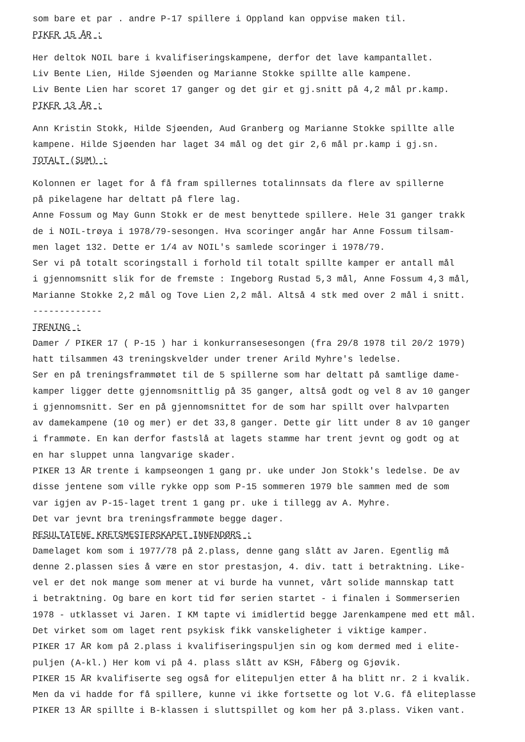som bare et par . andre P-17 spillere i Oppland kan oppvise maken til.
PIKER 15 ÅR :
Her deltok NOIL bare i kvalifiseringskampene, derfor det lave kampantallet.
Liv Bente Lien, Hilde Sjøenden og Marianne Stokke spillte alle kampene.
Liv Bente Lien har scoret 17 ganger og det gir et gj.snitt på 4,2 mål pr.kamp.
PIKER 13 ÅR :
Ann Kristin Stokk, Hilde Sjøenden, Aud Granberg og Marianne Stokke spillte alle
kampene. Hilde Sjøenden har laget 34 mål og det gir 2,6 mål pr.kamp i gj.sn.
TOTALT (SUM) :
Kolonnen er laget for å få fram spillernes totalinnsats da flere av spillerne
på pikelagene har deltatt på flere lag.
Anne Fossum og May Gunn Stokk er de mest benyttede spillere. Hele 31 ganger trakk
de i NOIL-trøya i 1978/79-sesongen. Hva scoringer angår har Anne Fossum tilsam-
men laget 132. Dette er 1/4 av NOIL's samlede scoringer i 1978/79.
Ser vi på totalt scoringstall i forhold til totalt spillte kamper er antall mål
i gjennomsnitt slik for de fremste : Ingeborg Rustad 5,3 mål, Anne Fossum 4,3 mål,
Marianne Stokke 2,2 mål og Tove Lien 2,2 mål. Altså 4 stk med over 2 mål i snitt.
-------------
TRENING :
Damer / PIKER 17 ( P-15 ) har i konkurransesesongen (fra 29/8 1978 til 20/2 1979)
hatt tilsammen 43 treningskvelder under trener Arild Myhre's ledelse.
Ser en på treningsframmøtet til de 5 spillerne som har deltatt på samtlige dame-
kamper ligger dette gjennomsnittlig på 35 ganger, altså godt og vel 8 av 10 ganger
i gjennomsnitt. Ser en på gjennomsnittet for de som har spillt over halvparten
av damekampene (10 og mer) er det 33,8 ganger. Dette gir litt under 8 av 10 ganger
i frammøte. En kan derfor fastslå at lagets stamme har trent jevnt og godt og at
en har sluppet unna langvarige skader.
PIKER 13 ÅR trente i kampseongen 1 gang pr. uke under Jon Stokk's ledelse. De av
disse jentene som ville rykke opp som P-15 sommeren 1979 ble sammen med de som
var igjen av P-15-laget trent 1 gang pr. uke i tillegg av A. Myhre.
Det var jevnt bra treningsframmøte begge dager.
RESULTATENE KRETSMESTERSKAPET INNENDØRS :
Damelaget kom som i 1977/78 på 2.plass, denne gang slått av Jaren. Egentlig må
denne 2.plassen sies å være en stor prestasjon, 4. div. tatt i betraktning. Like-
vel er det nok mange som mener at vi burde ha vunnet, vårt solide mannskap tatt
i betraktning. Og bare en kort tid før serien startet - i finalen i Sommerserien
1978 - utklasset vi Jaren. I KM tapte vi imidlertid begge Jarenkampene med ett mål.
Det virket som om laget rent psykisk fikk vanskeligheter i viktige kamper.
PIKER 17 ÅR kom på 2.plass i kvalifiseringspuljen sin og kom dermed med i elite-
puljen (A-kl.) Her kom vi på 4. plass slått av KSH, Fåberg og Gjøvik.
PIKER 15 ÅR kvalifiserte seg også for elitepuljen etter å ha blitt nr. 2 i kvalik.
Men da vi hadde for få spillere, kunne vi ikke fortsette og lot V.G. få eliteplasse
PIKER 13 ÅR spillte i B-klassen i sluttspillet og kom her på 3.plass. Viken vant.